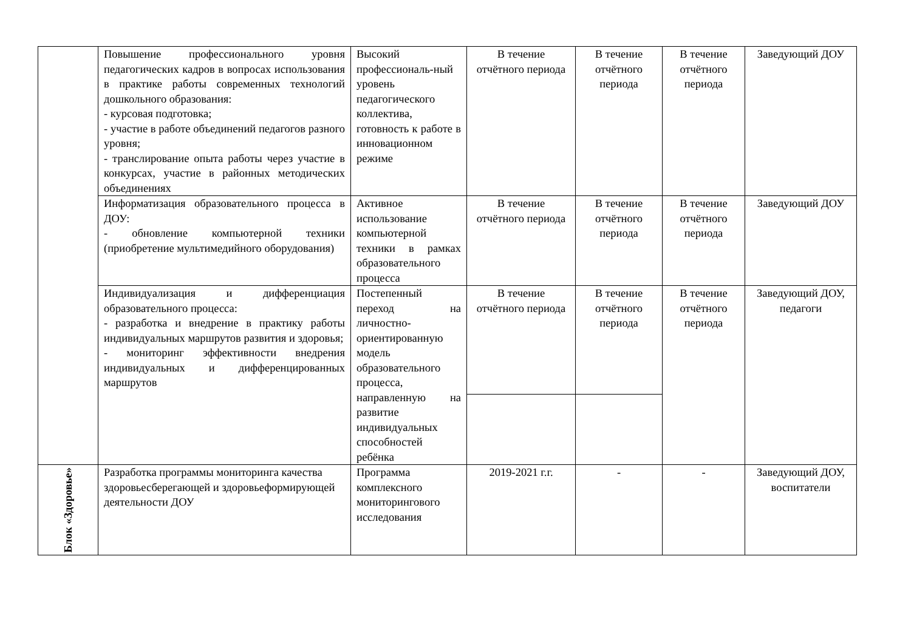| | Повышение профессионального уровня педагогических кадров в вопросах использования в практике работы современных технологий дошкольного образования: - курсовая подготовка; - участие в работе объединений педагогов разного уровня; - транслирование опыта работы через участие в конкурсах, участие в районных методических объединениях | Высокий профессиональ-ный уровень педагогического коллектива, готовность к работе в инновационном режиме | В течение отчётного периода | В течение отчётного периода | В течение отчётного периода | Заведующий ДОУ |
| | Информатизация образовательного процесса в ДОУ: - обновление компьютерной техники (приобретение мультимедийного оборудования) | Активное использование компьютерной техники в рамках образовательного процесса | В течение отчётного периода | В течение отчётного периода | В течение отчётного периода | Заведующий ДОУ |
| | Индивидуализация и дифференциация образовательного процесса: - разработка и внедрение в практику работы индивидуальных маршрутов развития и здоровья; - мониторинг эффективности внедрения индивидуальных и дифференцированных маршрутов | Постепенный переход на личностно-ориентированную модель образовательного процесса, направленную на развитие индивидуальных способностей ребёнка | В течение отчётного периода | В течение отчётного периода | В течение отчётного периода | Заведующий ДОУ, педагоги |
| Блок «Здоровье» | Разработка программы мониторинга качества здоровьесберегающей и здоровьеформирующей деятельности ДОУ | Программа комплексного мониторингового исследования | 2019-2021 г.г. | - | - | Заведующий ДОУ, воспитатели |